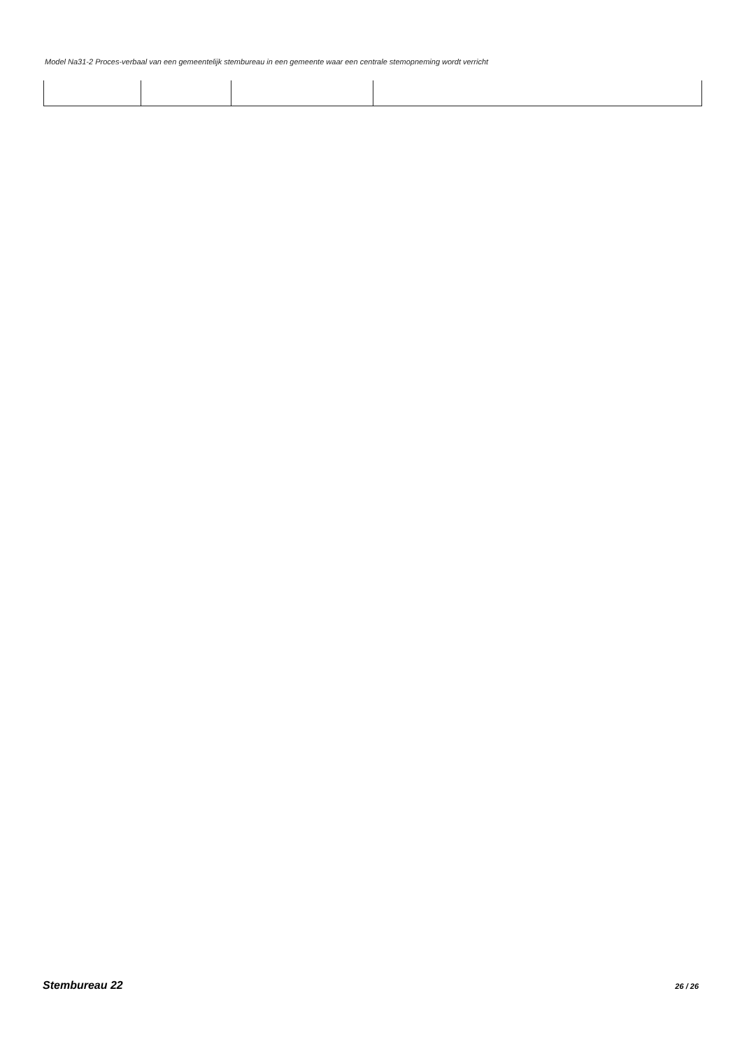Model Na31-2 Proces-verbaal van een gemeentelijk stembureau in een gemeente waar een centrale stemopneming wordt verricht
Stembureau 22 26 / 26